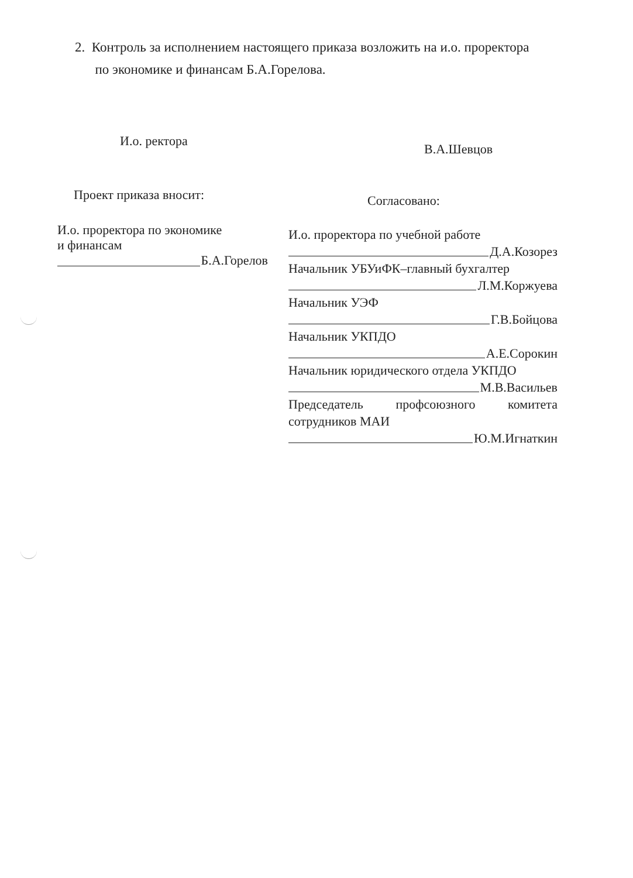2. Контроль за исполнением настоящего приказа возложить на и.о. проректора
по экономике и финансам Б.А.Горелова.
И.о. ректора
В.А.Шевцов
Проект приказа вносит: Согласовано:
И.о. проректора по экономике
и финансам
Б.А.Горелов
И.о. проректора по учебной работе
Д.А.Козорез
Начальник УБУиФК–главный бухгалтер
Л.М.Коржуева
Начальник УЭФ
Г.В.Бойцова
Начальник УКПДО
А.Е.Сорокин
Начальник юридического отдела УКПДО
М.В.Васильев
Председатель профсоюзного комитета сотрудников МАИ
Ю.М.Игнаткин